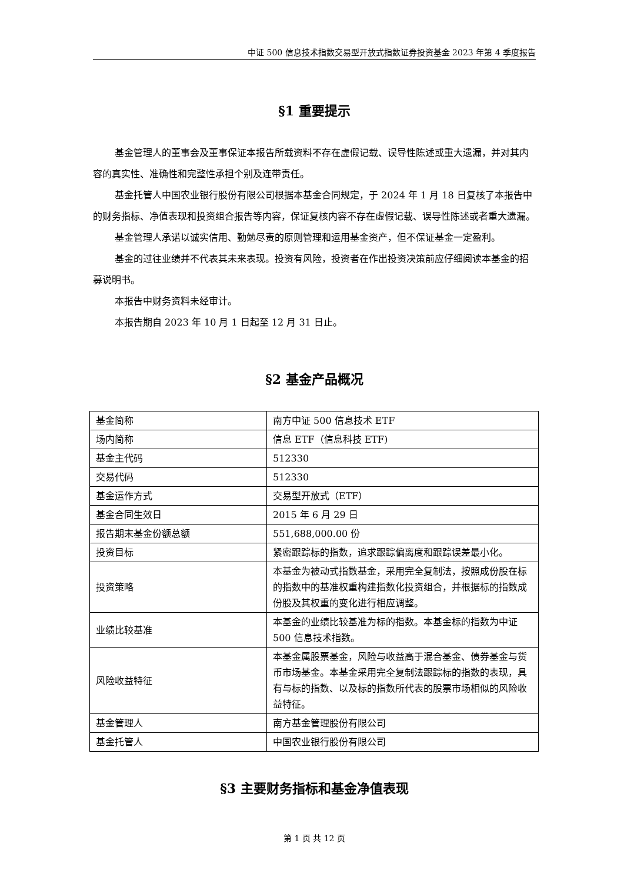中证 500 信息技术指数交易型开放式指数证券投资基金 2023 年第 4 季度报告
§1 重要提示
基金管理人的董事会及董事保证本报告所载资料不存在虚假记载、误导性陈述或重大遗漏，并对其内容的真实性、准确性和完整性承担个别及连带责任。
基金托管人中国农业银行股份有限公司根据本基金合同规定，于 2024 年 1 月 18 日复核了本报告中的财务指标、净值表现和投资组合报告等内容，保证复核内容不存在虚假记载、误导性陈述或者重大遗漏。
基金管理人承诺以诚实信用、勤勉尽责的原则管理和运用基金资产，但不保证基金一定盈利。
基金的过往业绩并不代表其未来表现。投资有风险，投资者在作出投资决策前应仔细阅读本基金的招募说明书。
本报告中财务资料未经审计。
本报告期自 2023 年 10 月 1 日起至 12 月 31 日止。
§2 基金产品概况
| 基金简称 | 南方中证 500 信息技术 ETF |
| 场内简称 | 信息 ETF（信息科技 ETF) |
| 基金主代码 | 512330 |
| 交易代码 | 512330 |
| 基金运作方式 | 交易型开放式（ETF） |
| 基金合同生效日 | 2015 年 6 月 29 日 |
| 报告期末基金份额总额 | 551,688,000.00 份 |
| 投资目标 | 紧密跟踪标的指数，追求跟踪偏离度和跟踪误差最小化。 |
| 投资策略 | 本基金为被动式指数基金，采用完全复制法，按照成份股在标的指数中的基准权重构建指数化投资组合，并根据标的指数成份股及其权重的变化进行相应调整。 |
| 业绩比较基准 | 本基金的业绩比较基准为标的指数。本基金标的指数为中证 500 信息技术指数。 |
| 风险收益特征 | 本基金属股票基金，风险与收益高于混合基金、债券基金与货币市场基金。本基金采用完全复制法跟踪标的指数的表现，具有与标的指数、以及标的指数所代表的股票市场相似的风险收益特征。 |
| 基金管理人 | 南方基金管理股份有限公司 |
| 基金托管人 | 中国农业银行股份有限公司 |
§3 主要财务指标和基金净值表现
第 1 页 共 12 页